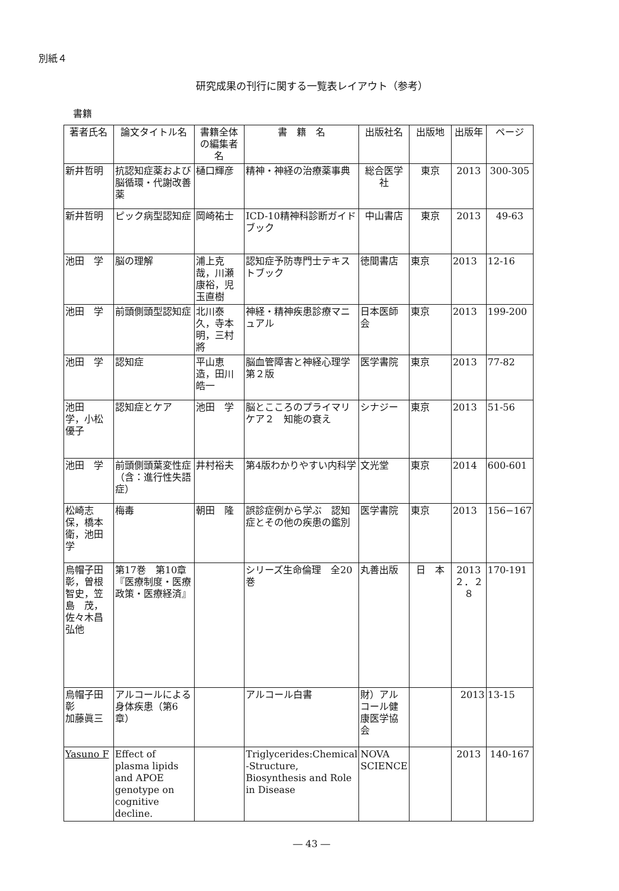別紙４
研究成果の刊行に関する一覧表レイアウト（参考）
書籍
| 著者氏名 | 論文タイトル名 | 書籍全体の編集者名 | 書 籍 名 | 出版社名 | 出版地 | 出版年 | ページ |
| --- | --- | --- | --- | --- | --- | --- | --- |
| 新井哲明 | 抗認知症薬および脳循環・代謝改善薬 | 樋口輝彦 | 精神・神経の治療薬事典 | 総合医学社 | 東京 | 2013 | 300-305 |
| 新井哲明 | ピック病型認知症 | 岡崎祐士 | ICD-10精神科診断ガイドブック | 中山書店 | 東京 | 2013 | 49-63 |
| 池田 学 | 脳の理解 | 浦上克哉，川瀬康裕，児玉直樹 | 認知症予防専門士テキストブック | 徳間書店 | 東京 | 2013 | 12-16 |
| 池田 学 | 前頭側頭型認知症 | 北川泰久，寺本 明，三村 將 | 神経・精神疾患診療マニュアル | 日本医師会 | 東京 | 2013 | 199-200 |
| 池田 学 | 認知症 | 平山恵造，田川皓一 | 脳血管障害と神経心理学 第２版 | 医学書院 | 東京 | 2013 | 77-82 |
| 池田 学，小松優子 | 認知症とケア | 池田 学 | 脳とこころのプライマリケア２ 知能の衰え | シナジー | 東京 | 2013 | 51-56 |
| 池田 学 | 前頭側頭葉変性症（含：進行性失語症） | 井村裕夫 | 第4版わかりやすい内科学 | 文光堂 | 東京 | 2014 | 600-601 |
| 松崎志保，橋本 衛，池田 学 | 梅毒 | 朝田 隆 | 誤診症例から学ぶ 認知症とその他の疾患の鑑別 | 医学書院 | 東京 | 2013 | 156−167 |
| 烏帽子田彰，曽根智史，笠島 茂，佐々木昌弘他 | 第17巻 第10章『医療制度・医療政策・医療経済』 | | シリーズ生命倫理 全20巻 | 丸善出版 | 日 本 | 2013 ２．２８ | 170-191 |
| 烏帽子田彰 加藤眞三 | アルコールによる 身体疾患（第6章） | | アルコール白書 | 財）アルコール健康医学協会 | | 2013 | 13-15 |
| Yasuno F | Effect of plasma lipids and APOE genotype on cognitive decline. | | Triglycerides:Chemical -Structure, Biosynthesis and Role in Disease | NOVA SCIENCE | | 2013 | 140-167 |
― 43 ―